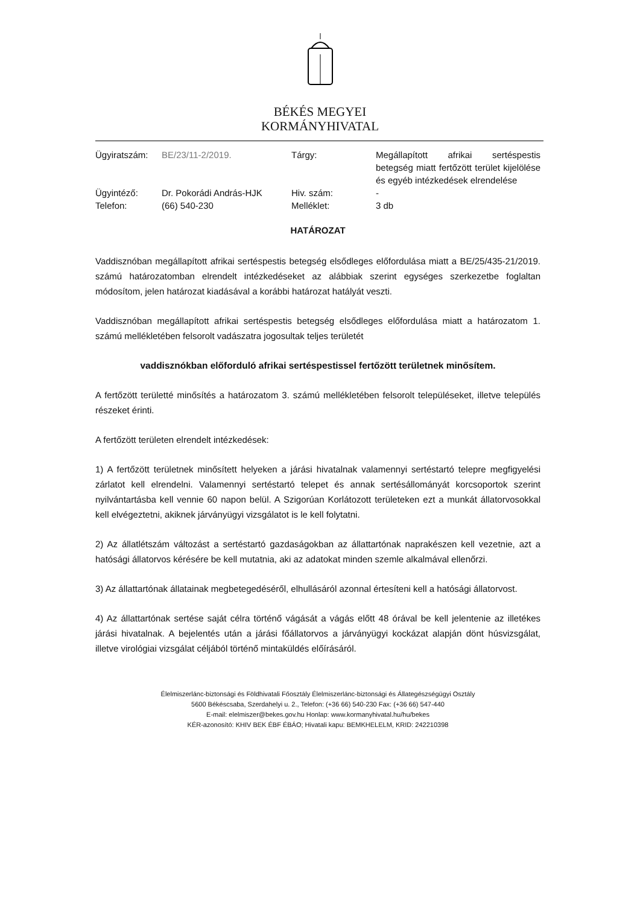BÉKÉS MEGYEI
KORMÁNYHIVATAL
| Ügyiratszám: | BE/23/11-2/2019. | Tárgy: | Megállapított afrikai sertéspestis betegség miatt fertőzött terület kijelölése és egyéb intézkedések elrendelése |
| Ügyintéző: | Dr. Pokorádi András-HJK | Hiv. szám: | - |
| Telefon: | (66) 540-230 | Melléklet: | 3 db |
HATÁROZAT
Vaddisznóban megállapított afrikai sertéspestis betegség elsődleges előfordulása miatt a BE/25/435-21/2019. számú határozatomban elrendelt intézkedéseket az alábbiak szerint egységes szerkezetbe foglaltan módosítom, jelen határozat kiadásával a korábbi határozat hatályát veszti.
Vaddisznóban megállapított afrikai sertéspestis betegség elsődleges előfordulása miatt a határozatom 1. számú mellékletében felsorolt vadászatra jogosultak teljes területét
vaddisznókban előforduló afrikai sertéspestissel fertőzött területnek minősítem.
A fertőzött területté minősítés a határozatom 3. számú mellékletében felsorolt településeket, illetve település részeket érinti.
A fertőzött területen elrendelt intézkedések:
1) A fertőzött területnek minősített helyeken a járási hivatalnak valamennyi sertéstartó telepre megfigyelési zárlatot kell elrendelni. Valamennyi sertéstartó telepet és annak sertésállományát korcsoportok szerint nyilvántartásba kell vennie 60 napon belül. A Szigorúan Korlátozott területeken ezt a munkát állatorvosokkal kell elvégeztetni, akiknek járványügyi vizsgálatot is le kell folytatni.
2) Az állatlétszám változást a sertéstartó gazdaságokban az állattartónak naprakészen kell vezetnie, azt a hatósági állatorvos kérésére be kell mutatnia, aki az adatokat minden szemle alkalmával ellenőrzi.
3) Az állattartónak állatainak megbetegedéséről, elhullásáról azonnal értesíteni kell a hatósági állatorvost.
4) Az állattartónak sertése saját célra történő vágását a vágás előtt 48 órával be kell jelentenie az illetékes járási hivatalnak. A bejelentés után a járási főállatorvos a járványügyi kockázat alapján dönt húsvizsgálat, illetve virológiai vizsgálat céljából történő mintaküldés előírásáról.
Élelmiszerlánc-biztonsági és Földhivatali Főosztály Élelmiszerlánc-biztonsági és Állategészségügyi Osztály
5600 Békéscsaba, Szerdahelyi u. 2., Telefon: (+36 66) 540-230 Fax: (+36 66) 547-440
E-mail: elelmiszer@bekes.gov.hu Honlap: www.kormanyhivatal.hu/hu/bekes
KÉR-azonosító: KHIV BEK ÉBF ÉBÁO; Hivatali kapu: BEMKHELELM, KRID: 242210398